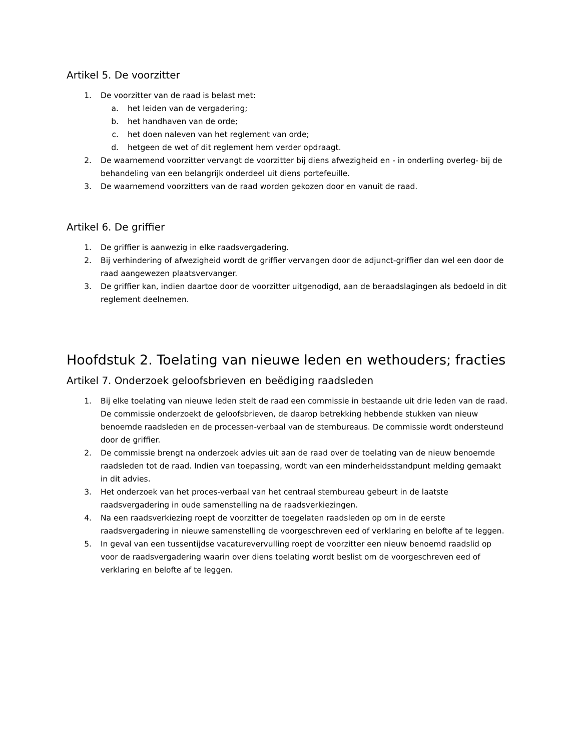Artikel 5. De voorzitter
1. De voorzitter van de raad is belast met:
a. het leiden van de vergadering;
b. het handhaven van de orde;
c. het doen naleven van het reglement van orde;
d. hetgeen de wet of dit reglement hem verder opdraagt.
2. De waarnemend voorzitter vervangt de voorzitter bij diens afwezigheid en - in onderling overleg- bij de behandeling van een belangrijk onderdeel uit diens portefeuille.
3. De waarnemend voorzitters van de raad worden gekozen door en vanuit de raad.
Artikel 6. De griffier
1. De griffier is aanwezig in elke raadsvergadering.
2. Bij verhindering of afwezigheid wordt de griffier vervangen door de adjunct-griffier dan wel een door de raad aangewezen plaatsvervanger.
3. De griffier kan, indien daartoe door de voorzitter uitgenodigd, aan de beraadslagingen als bedoeld in dit reglement deelnemen.
Hoofdstuk 2. Toelating van nieuwe leden en wethouders; fracties
Artikel 7. Onderzoek geloofsbrieven en beëdiging raadsleden
1. Bij elke toelating van nieuwe leden stelt de raad een commissie in bestaande uit drie leden van de raad. De commissie onderzoekt de geloofsbrieven, de daarop betrekking hebbende stukken van nieuw benoemde raadsleden en de processen-verbaal van de stembureaus. De commissie wordt ondersteund door de griffier.
2. De commissie brengt na onderzoek advies uit aan de raad over de toelating van de nieuw benoemde raadsleden tot de raad. Indien van toepassing, wordt van een minderheidsstandpunt melding gemaakt in dit advies.
3. Het onderzoek van het proces-verbaal van het centraal stembureau gebeurt in de laatste raadsvergadering in oude samenstelling na de raadsverkiezingen.
4. Na een raadsverkiezing roept de voorzitter de toegelaten raadsleden op om in de eerste raadsvergadering in nieuwe samenstelling de voorgeschreven eed of verklaring en belofte af te leggen.
5. In geval van een tussentijdse vacaturevervulling roept de voorzitter een nieuw benoemd raadslid op voor de raadsvergadering waarin over diens toelating wordt beslist om de voorgeschreven eed of verklaring en belofte af te leggen.